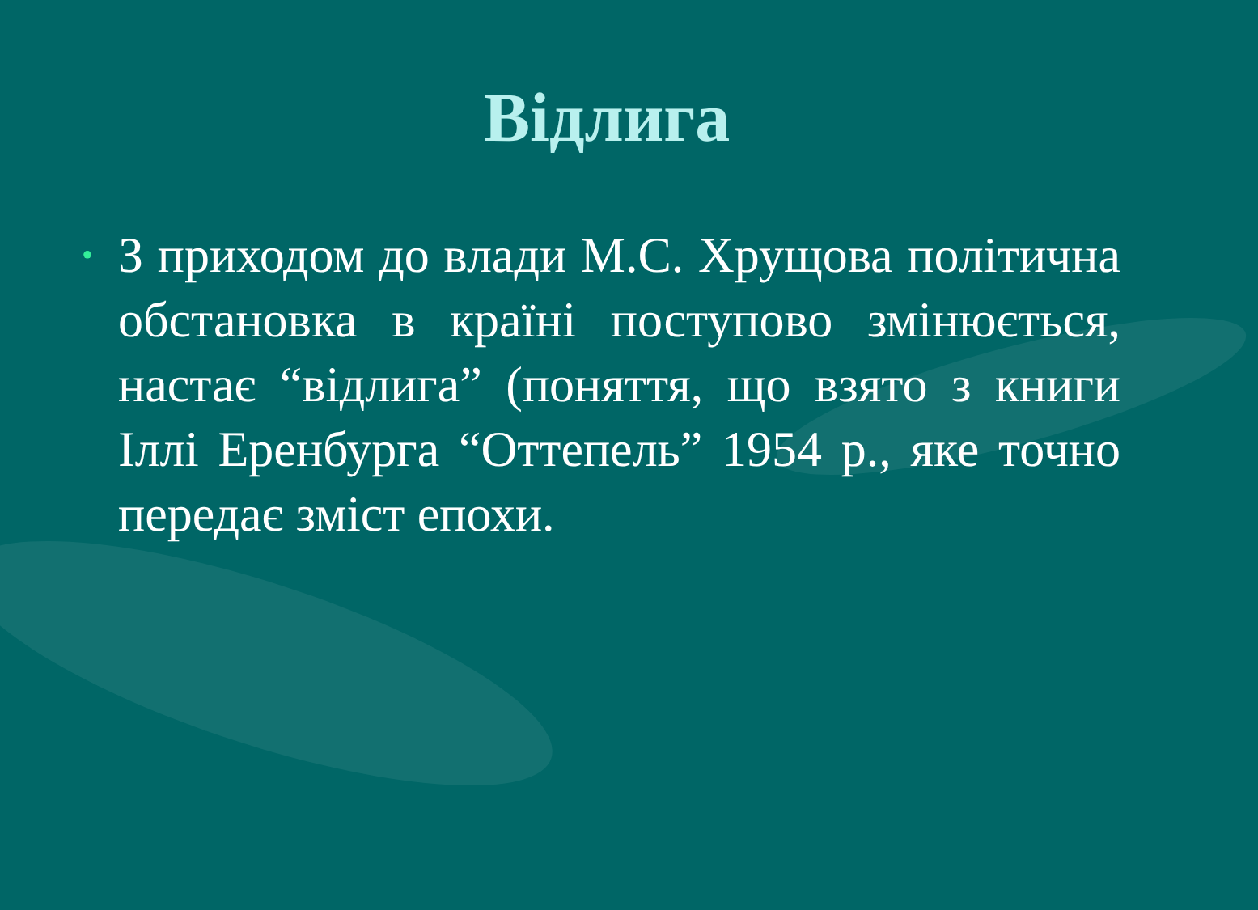Відлига
• З приходом до влади М.С. Хрущова політична обстановка в країні поступово змінюється, настає “відлига” (поняття, що взято з книги Іллі Еренбурга “Оттепель” 1954 р., яке точно передає зміст епохи.